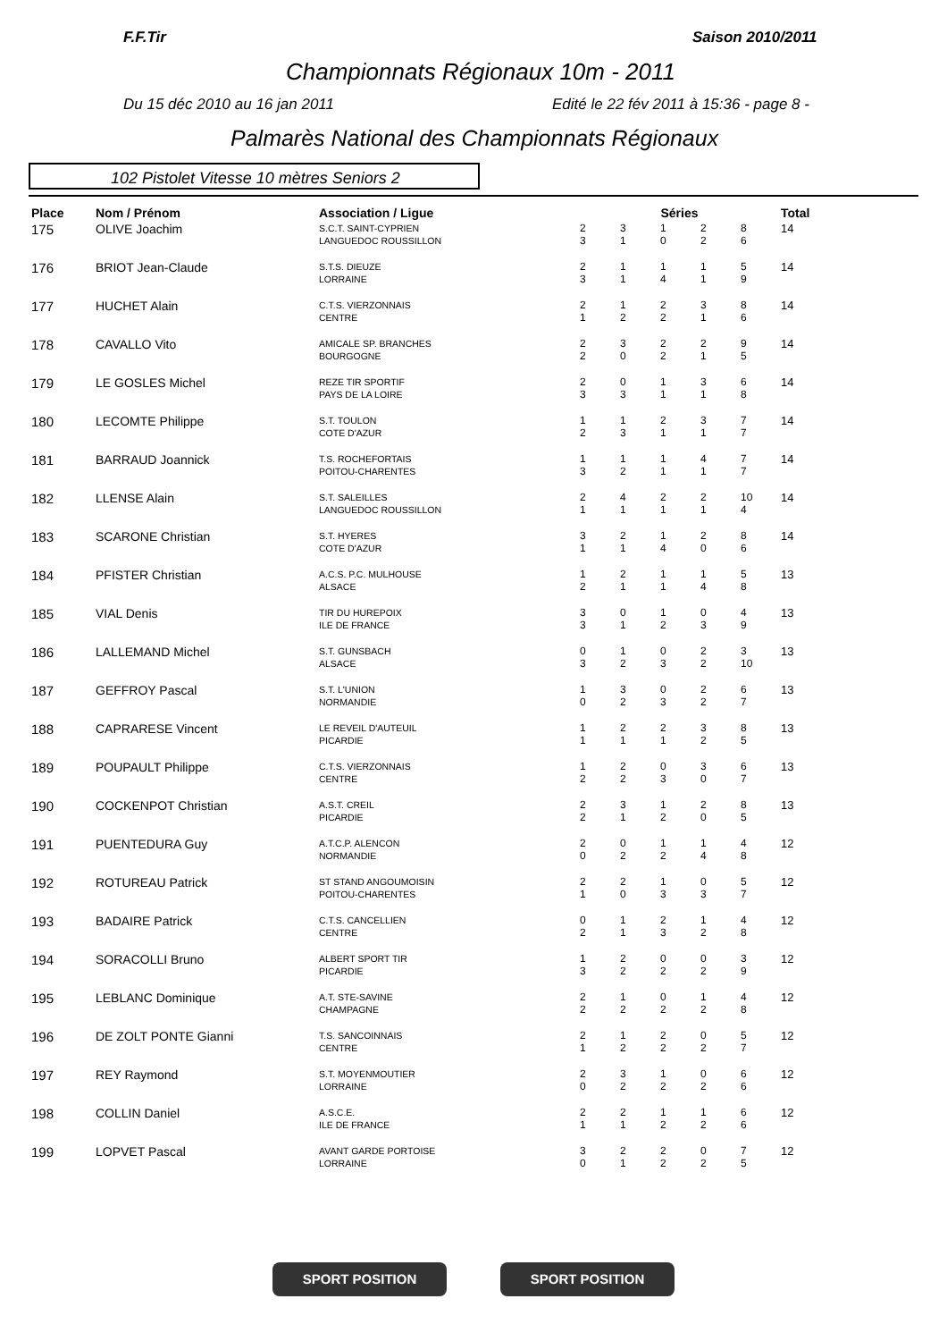F.F.Tir Saison 2010/2011
Championnats Régionaux 10m - 2011
Du 15 déc 2010 au 16 jan 2011
Edité le 22 fév 2011 à 15:36 - page 8 -
Palmarès National des Championnats Régionaux
102 Pistolet Vitesse 10 mètres Seniors 2
| Place | Nom / Prénom | Association / Ligue | Séries | | | | | Total |
| --- | --- | --- | --- | --- | --- | --- | --- | --- |
| 175 | OLIVE Joachim | S.C.T. SAINT-CYPRIEN LANGUEDOC ROUSSILLON | 2 3 | 3 1 | 1 0 | 2 2 | 8 6 | 14 |
| 176 | BRIOT Jean-Claude | S.T.S. DIEUZE LORRAINE | 2 3 | 1 1 | 1 4 | 1 1 | 5 9 | 14 |
| 177 | HUCHET Alain | C.T.S. VIERZONNAIS CENTRE | 2 1 | 1 2 | 2 2 | 3 1 | 8 6 | 14 |
| 178 | CAVALLO Vito | AMICALE SP. BRANCHES BOURGOGNE | 2 2 | 3 0 | 2 2 | 2 1 | 9 5 | 14 |
| 179 | LE GOSLES Michel | REZE TIR SPORTIF PAYS DE LA LOIRE | 2 3 | 0 3 | 1 1 | 3 1 | 6 8 | 14 |
| 180 | LECOMTE Philippe | S.T. TOULON COTE D'AZUR | 1 2 | 1 3 | 2 1 | 3 1 | 7 7 | 14 |
| 181 | BARRAUD Joannick | T.S. ROCHEFORTAIS POITOU-CHARENTES | 1 3 | 1 2 | 1 1 | 4 1 | 7 7 | 14 |
| 182 | LLENSE Alain | S.T. SALEILLES LANGUEDOC ROUSSILLON | 2 1 | 4 1 | 2 1 | 2 1 | 10 4 | 14 |
| 183 | SCARONE Christian | S.T. HYERES COTE D'AZUR | 3 1 | 2 1 | 1 4 | 2 0 | 8 6 | 14 |
| 184 | PFISTER Christian | A.C.S. P.C. MULHOUSE ALSACE | 1 2 | 2 1 | 1 1 | 1 4 | 5 8 | 13 |
| 185 | VIAL Denis | TIR DU HUREPOIX ILE DE FRANCE | 3 3 | 0 1 | 1 2 | 0 3 | 4 9 | 13 |
| 186 | LALLEMAND Michel | S.T. GUNSBACH ALSACE | 0 3 | 1 2 | 0 3 | 2 2 | 3 10 | 13 |
| 187 | GEFFROY Pascal | S.T. L'UNION NORMANDIE | 1 0 | 3 2 | 0 3 | 2 2 | 6 7 | 13 |
| 188 | CAPRARESE Vincent | LE REVEIL D'AUTEUIL PICARDIE | 1 1 | 2 1 | 2 1 | 3 2 | 8 5 | 13 |
| 189 | POUPAULT Philippe | C.T.S. VIERZONNAIS CENTRE | 1 2 | 2 2 | 0 3 | 3 0 | 6 7 | 13 |
| 190 | COCKENPOT Christian | A.S.T. CREIL PICARDIE | 2 2 | 3 1 | 1 2 | 2 0 | 8 5 | 13 |
| 191 | PUENTEDURA Guy | A.T.C.P. ALENCON NORMANDIE | 2 0 | 0 2 | 1 2 | 1 4 | 4 8 | 12 |
| 192 | ROTUREAU Patrick | ST STAND ANGOUMOISIN POITOU-CHARENTES | 2 1 | 2 0 | 1 3 | 0 3 | 5 7 | 12 |
| 193 | BADAIRE Patrick | C.T.S. CANCELLIEN CENTRE | 0 2 | 1 1 | 2 3 | 1 2 | 4 8 | 12 |
| 194 | SORACOLLI Bruno | ALBERT SPORT TIR PICARDIE | 1 3 | 2 2 | 0 2 | 0 2 | 3 9 | 12 |
| 195 | LEBLANC Dominique | A.T. STE-SAVINE CHAMPAGNE | 2 2 | 1 2 | 0 2 | 1 2 | 4 8 | 12 |
| 196 | DE ZOLT PONTE Gianni | T.S. SANCOINNAIS CENTRE | 2 1 | 1 2 | 2 2 | 0 2 | 5 7 | 12 |
| 197 | REY Raymond | S.T. MOYENMOUTIER LORRAINE | 2 0 | 3 2 | 1 2 | 0 2 | 6 6 | 12 |
| 198 | COLLIN Daniel | A.S.C.E. ILE DE FRANCE | 2 1 | 2 1 | 1 2 | 1 2 | 6 6 | 12 |
| 199 | LOPVET Pascal | AVANT GARDE PORTOISE LORRAINE | 3 0 | 2 1 | 2 2 | 0 2 | 7 5 | 12 |
SPORT POSITION SPORT POSITION